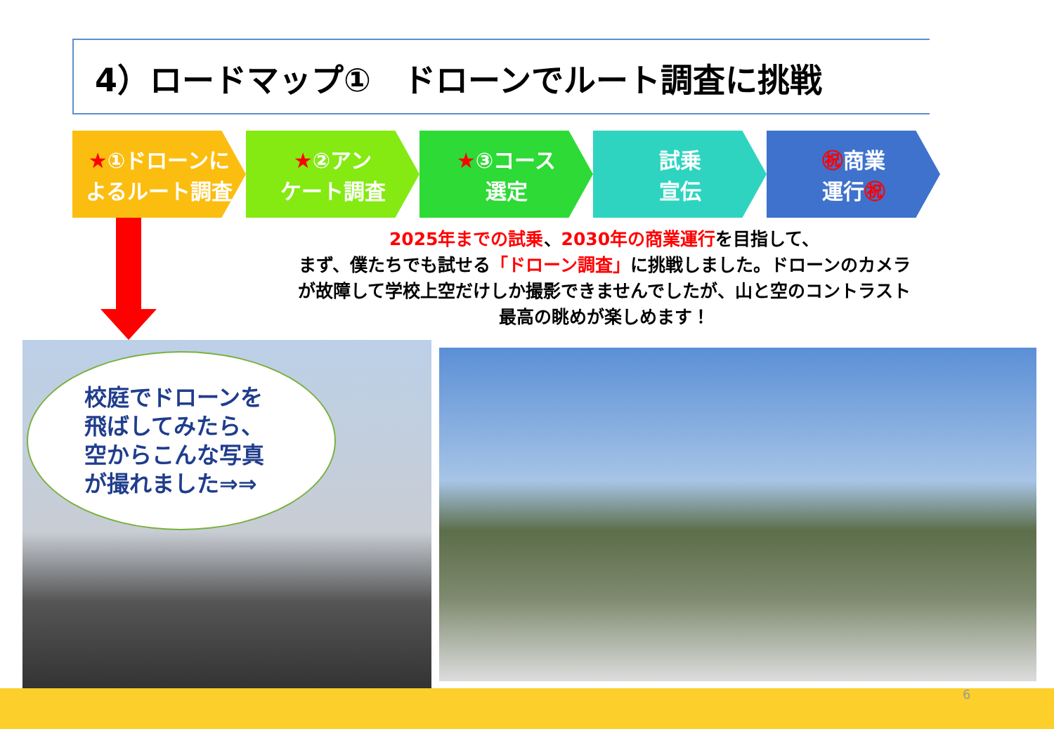4）ロードマップ①　ドローンでルート調査に挑戦
★①ドローンに
よるルート調査
★②アン
ケート調査
★③コース
選定
試乗
宣伝
㊗商業
運行㊗
2025年までの試乗、2030年の商業運行を目指して、
まず、僕たちでも試せる「ドローン調査」に挑戦しました。ドローンのカメラ
が故障して学校上空だけしか撮影できませんでしたが、山と空のコントラスト
最高の眺めが楽しめます！
校庭でドローンを
飛ばしてみたら、
空からこんな写真
が撮れました⇒⇒
6